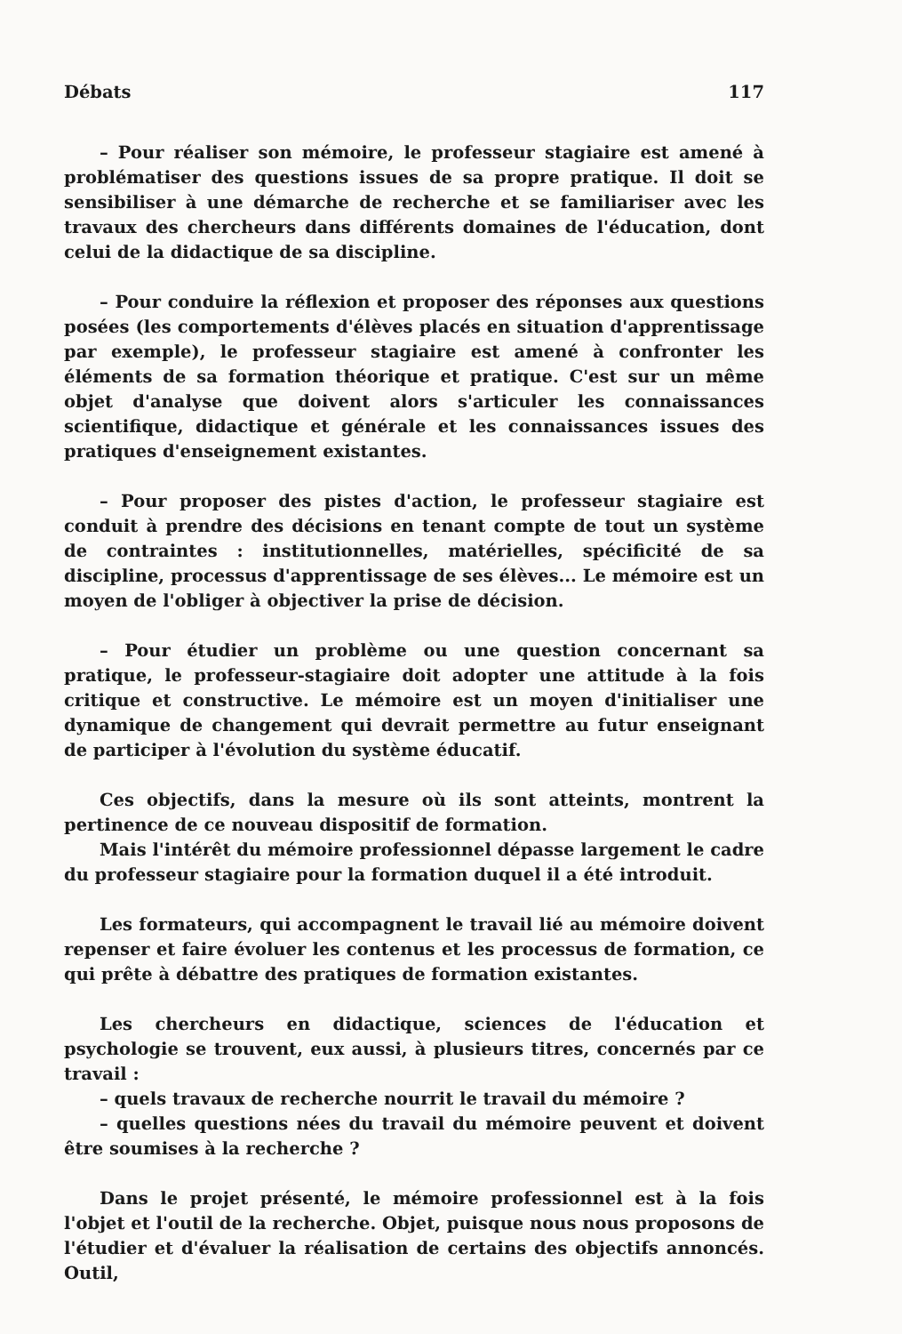Débats 117
– Pour réaliser son mémoire, le professeur stagiaire est amené à problématiser des questions issues de sa propre pratique. Il doit se sensibiliser à une démarche de recherche et se familiariser avec les travaux des chercheurs dans différents domaines de l'éducation, dont celui de la didactique de sa discipline.
– Pour conduire la réflexion et proposer des réponses aux questions posées (les comportements d'élèves placés en situation d'apprentissage par exemple), le professeur stagiaire est amené à confronter les éléments de sa formation théorique et pratique. C'est sur un même objet d'analyse que doivent alors s'articuler les connaissances scientifique, didactique et générale et les connaissances issues des pratiques d'enseignement existantes.
– Pour proposer des pistes d'action, le professeur stagiaire est conduit à prendre des décisions en tenant compte de tout un système de contraintes : institutionnelles, matérielles, spécificité de sa discipline, processus d'apprentissage de ses élèves... Le mémoire est un moyen de l'obliger à objectiver la prise de décision.
– Pour étudier un problème ou une question concernant sa pratique, le professeur-stagiaire doit adopter une attitude à la fois critique et constructive. Le mémoire est un moyen d'initialiser une dynamique de changement qui devrait permettre au futur enseignant de participer à l'évolution du système éducatif.
Ces objectifs, dans la mesure où ils sont atteints, montrent la pertinence de ce nouveau dispositif de formation.
Mais l'intérêt du mémoire professionnel dépasse largement le cadre du professeur stagiaire pour la formation duquel il a été introduit.
Les formateurs, qui accompagnent le travail lié au mémoire doivent repenser et faire évoluer les contenus et les processus de formation, ce qui prête à débattre des pratiques de formation existantes.
Les chercheurs en didactique, sciences de l'éducation et psychologie se trouvent, eux aussi, à plusieurs titres, concernés par ce travail :
– quels travaux de recherche nourrit le travail du mémoire ?
– quelles questions nées du travail du mémoire peuvent et doivent être soumises à la recherche ?
Dans le projet présenté, le mémoire professionnel est à la fois l'objet et l'outil de la recherche. Objet, puisque nous nous proposons de l'étudier et d'évaluer la réalisation de certains des objectifs annoncés. Outil,